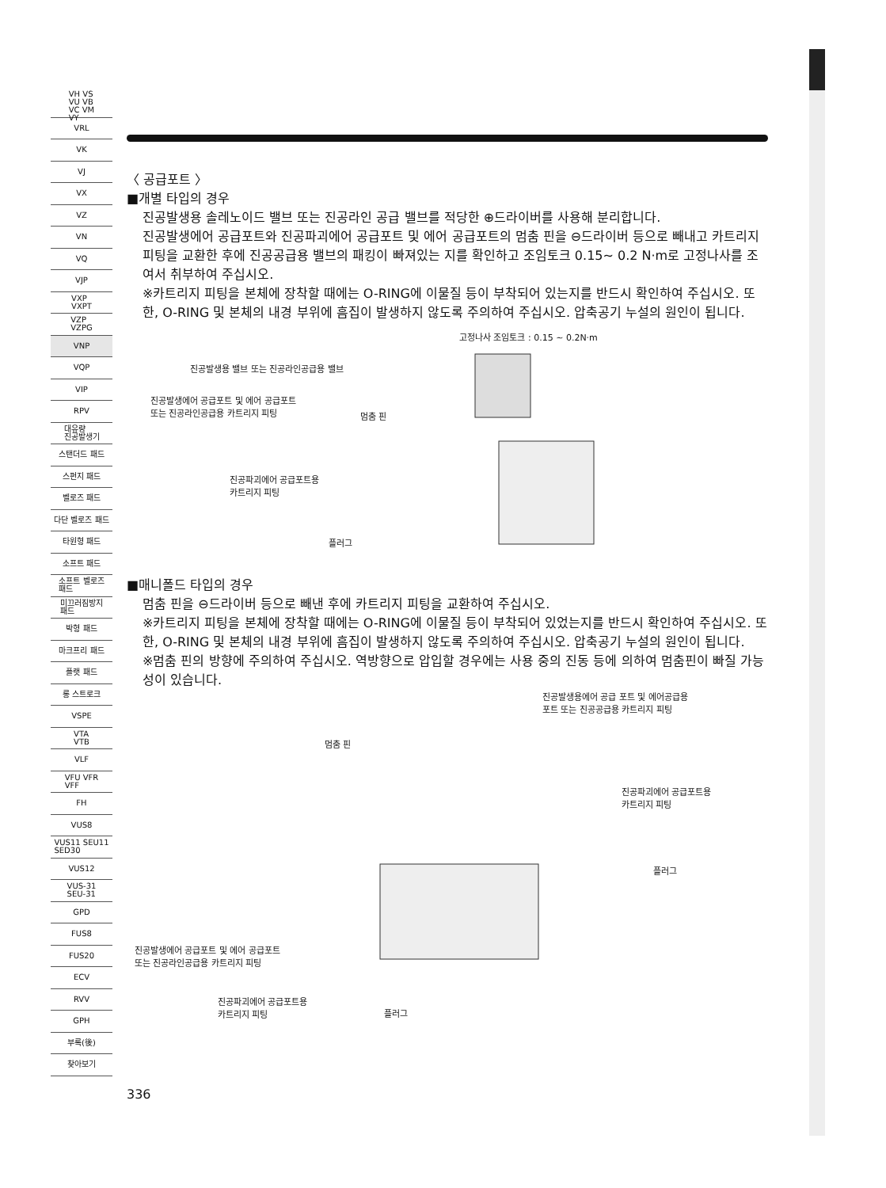VH VS
VU VB
VC VM
VY
VRL
VK
VJ
VX
VZ
VN
VQ
VJP
VXP
VXPT
VZP
VZPG
VNP
VQP
VIP
RPV
대유량
진공발생기
스탠더드 패드
스펀지 패드
벨로즈 패드
다단 벨로즈 패드
타원형 패드
소프트 패드
소프트 벨로즈
패드
미끄러짐방지
패드
박형 패드
마크프리 패드
플랫 패드
롱 스트로크
VSPE
VTA
VTB
VLF
VFU VFR
VFF
FH
VUS8
VUS11 SEU11
SED30
VUS12
VUS-31
SEU-31
GPD
FUS8
FUS20
ECV
RVV
GPH
부록(後)
찾아보기
〈 공급포트 〉
■개별 타입의 경우
진공발생용 솔레노이드 밸브 또는 진공라인 공급 밸브를 적당한 ⊕드라이버를 사용해 분리합니다.
진공발생에어 공급포트와 진공파괴에어 공급포트 및 에어 공급포트의 멈춤 핀을 ⊖드라이버 등으로 빼내고 카트리지 피팅을 교환한 후에 진공공급용 밸브의 패킹이 빠져있는 지를 확인하고 조임토크 0.15~ 0.2 N·m로 고정나사를 조여서 취부하여 주십시오.
※카트리지 피팅을 본체에 장착할 때에는 O-RING에 이물질 등이 부착되어 있는지를 반드시 확인하여 주십시오. 또한, O-RING 및 본체의 내경 부위에 흠집이 발생하지 않도록 주의하여 주십시오. 압축공기 누설의 원인이 됩니다.
고정나사 조임토크 : 0.15 ~ 0.2N·m
진공발생용 밸브 또는 진공라인공급용 밸브
진공발생에어 공급포트 및 에어 공급포트
또는 진공라인공급용 카트리지 피팅
멈춤 핀
진공파괴에어 공급포트용
카트리지 피팅
플러그
■매니폴드 타입의 경우
멈춤 핀을 ⊖드라이버 등으로 빼낸 후에 카트리지 피팅을 교환하여 주십시오.
※카트리지 피팅을 본체에 장착할 때에는 O-RING에 이물질 등이 부착되어 있었는지를 반드시 확인하여 주십시오. 또한, O-RING 및 본체의 내경 부위에 흠집이 발생하지 않도록 주의하여 주십시오. 압축공기 누설의 원인이 됩니다.
※멈춤 핀의 방향에 주의하여 주십시오. 역방향으로 압입할 경우에는 사용 중의 진동 등에 의하여 멈춤핀이 빠질 가능성이 있습니다.
진공발생용에어 공급 포트 및 에어공급용
포트 또는 진공공급용 카트리지 피팅
멈춤 핀
진공파괴에어 공급포트용
카트리지 피팅
플러그
진공발생에어 공급포트 및 에어 공급포트
또는 진공라인공급용 카트리지 피팅
진공파괴에어 공급포트용
카트리지 피팅 플러그
336